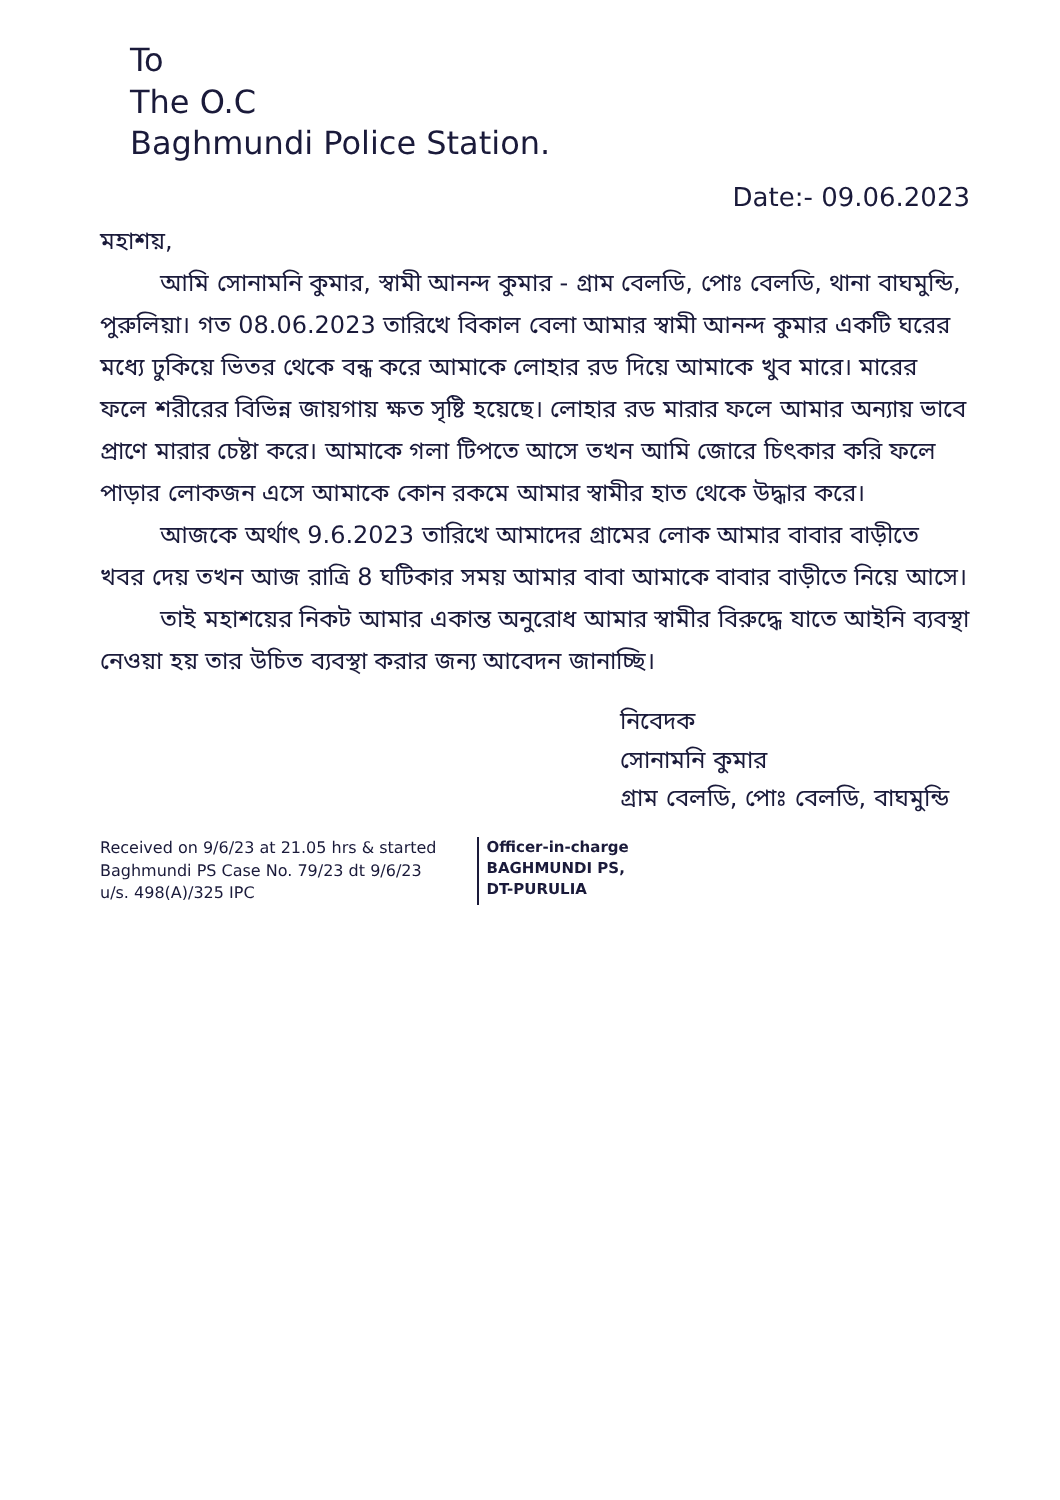To
The O.C
Baghmundi Police Station.
Date:- 09.06.2023
মহাশয়,
আমি সোনামনি কুমার, স্বামী আনন্দ কুমার - গ্রাম বেলডি, পোঃ বেলডি, থানা বাঘমুন্ডি, পুরুলিয়া। গত 08.06.2023 তারিখে বিকাল বেলা আমার স্বামী আনন্দ কুমার একটি ঘরের মধ্যে ঢুকিয়ে ভিতর থেকে বন্ধ করে আমাকে লোহার রড দিয়ে আমাকে খুব মারে। মারের ফলে শরীরের বিভিন্ন জায়গায় ক্ষত সৃষ্টি হয়েছে। লোহার রড মারার ফলে আমার অন্যায় ভাবে প্রাণে মারার চেষ্টা করে। আমাকে গলা টিপতে আসে তখন আমি জোরে চিৎকার করি ফলে পাড়ার লোকজন এসে আমাকে কোন রকমে আমার স্বামীর হাত থেকে উদ্ধার করে।
আজকে অর্থাৎ 9.6.2023 তারিখে আমাদের গ্রামের লোক আমার বাবার বাড়ীতে খবর দেয় তখন আজ রাত্রি 8 ঘটিকার সময় আমার বাবা আমাকে বাবার বাড়ীতে নিয়ে আসে।
তাই মহাশয়ের নিকট আমার একান্ত অনুরোধ আমার স্বামীর বিরুদ্ধে যাতে আইনি ব্যবস্থা নেওয়া হয় তার উচিত ব্যবস্থা করার জন্য আবেদন জানাচ্ছি।
নিবেদক
সোনামনি কুমার
গ্রাম বেলডি, পোঃ বেলডি, বাঘমুন্ডি
Received on 9/6/23 at 21.05 hrs & started
Baghmundi PS Case No. 79/23 dt 9/6/23
u/s. 498(A)/325 IPC
Officer-in-charge
BAGHMUNDI PS,
DT-PURULIA